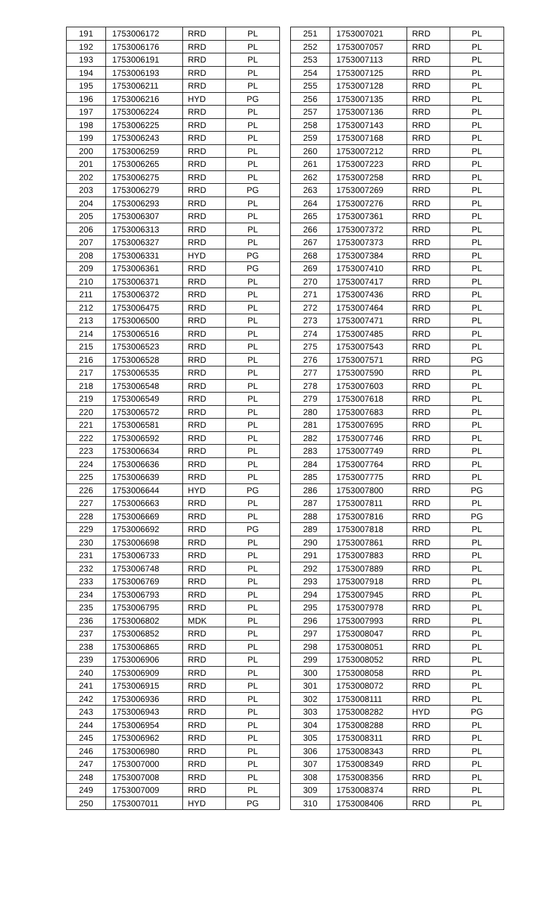| 191 | 1753006172 | RRD | PL |
| 192 | 1753006176 | RRD | PL |
| 193 | 1753006191 | RRD | PL |
| 194 | 1753006193 | RRD | PL |
| 195 | 1753006211 | RRD | PL |
| 196 | 1753006216 | HYD | PG |
| 197 | 1753006224 | RRD | PL |
| 198 | 1753006225 | RRD | PL |
| 199 | 1753006243 | RRD | PL |
| 200 | 1753006259 | RRD | PL |
| 201 | 1753006265 | RRD | PL |
| 202 | 1753006275 | RRD | PL |
| 203 | 1753006279 | RRD | PG |
| 204 | 1753006293 | RRD | PL |
| 205 | 1753006307 | RRD | PL |
| 206 | 1753006313 | RRD | PL |
| 207 | 1753006327 | RRD | PL |
| 208 | 1753006331 | HYD | PG |
| 209 | 1753006361 | RRD | PG |
| 210 | 1753006371 | RRD | PL |
| 211 | 1753006372 | RRD | PL |
| 212 | 1753006475 | RRD | PL |
| 213 | 1753006500 | RRD | PL |
| 214 | 1753006516 | RRD | PL |
| 215 | 1753006523 | RRD | PL |
| 216 | 1753006528 | RRD | PL |
| 217 | 1753006535 | RRD | PL |
| 218 | 1753006548 | RRD | PL |
| 219 | 1753006549 | RRD | PL |
| 220 | 1753006572 | RRD | PL |
| 221 | 1753006581 | RRD | PL |
| 222 | 1753006592 | RRD | PL |
| 223 | 1753006634 | RRD | PL |
| 224 | 1753006636 | RRD | PL |
| 225 | 1753006639 | RRD | PL |
| 226 | 1753006644 | HYD | PG |
| 227 | 1753006663 | RRD | PL |
| 228 | 1753006669 | RRD | PL |
| 229 | 1753006692 | RRD | PG |
| 230 | 1753006698 | RRD | PL |
| 231 | 1753006733 | RRD | PL |
| 232 | 1753006748 | RRD | PL |
| 233 | 1753006769 | RRD | PL |
| 234 | 1753006793 | RRD | PL |
| 235 | 1753006795 | RRD | PL |
| 236 | 1753006802 | MDK | PL |
| 237 | 1753006852 | RRD | PL |
| 238 | 1753006865 | RRD | PL |
| 239 | 1753006906 | RRD | PL |
| 240 | 1753006909 | RRD | PL |
| 241 | 1753006915 | RRD | PL |
| 242 | 1753006936 | RRD | PL |
| 243 | 1753006943 | RRD | PL |
| 244 | 1753006954 | RRD | PL |
| 245 | 1753006962 | RRD | PL |
| 246 | 1753006980 | RRD | PL |
| 247 | 1753007000 | RRD | PL |
| 248 | 1753007008 | RRD | PL |
| 249 | 1753007009 | RRD | PL |
| 250 | 1753007011 | HYD | PG |
| 251 | 1753007021 | RRD | PL |
| 252 | 1753007057 | RRD | PL |
| 253 | 1753007113 | RRD | PL |
| 254 | 1753007125 | RRD | PL |
| 255 | 1753007128 | RRD | PL |
| 256 | 1753007135 | RRD | PL |
| 257 | 1753007136 | RRD | PL |
| 258 | 1753007143 | RRD | PL |
| 259 | 1753007168 | RRD | PL |
| 260 | 1753007212 | RRD | PL |
| 261 | 1753007223 | RRD | PL |
| 262 | 1753007258 | RRD | PL |
| 263 | 1753007269 | RRD | PL |
| 264 | 1753007276 | RRD | PL |
| 265 | 1753007361 | RRD | PL |
| 266 | 1753007372 | RRD | PL |
| 267 | 1753007373 | RRD | PL |
| 268 | 1753007384 | RRD | PL |
| 269 | 1753007410 | RRD | PL |
| 270 | 1753007417 | RRD | PL |
| 271 | 1753007436 | RRD | PL |
| 272 | 1753007464 | RRD | PL |
| 273 | 1753007471 | RRD | PL |
| 274 | 1753007485 | RRD | PL |
| 275 | 1753007543 | RRD | PL |
| 276 | 1753007571 | RRD | PG |
| 277 | 1753007590 | RRD | PL |
| 278 | 1753007603 | RRD | PL |
| 279 | 1753007618 | RRD | PL |
| 280 | 1753007683 | RRD | PL |
| 281 | 1753007695 | RRD | PL |
| 282 | 1753007746 | RRD | PL |
| 283 | 1753007749 | RRD | PL |
| 284 | 1753007764 | RRD | PL |
| 285 | 1753007775 | RRD | PL |
| 286 | 1753007800 | RRD | PG |
| 287 | 1753007811 | RRD | PL |
| 288 | 1753007816 | RRD | PG |
| 289 | 1753007818 | RRD | PL |
| 290 | 1753007861 | RRD | PL |
| 291 | 1753007883 | RRD | PL |
| 292 | 1753007889 | RRD | PL |
| 293 | 1753007918 | RRD | PL |
| 294 | 1753007945 | RRD | PL |
| 295 | 1753007978 | RRD | PL |
| 296 | 1753007993 | RRD | PL |
| 297 | 1753008047 | RRD | PL |
| 298 | 1753008051 | RRD | PL |
| 299 | 1753008052 | RRD | PL |
| 300 | 1753008058 | RRD | PL |
| 301 | 1753008072 | RRD | PL |
| 302 | 1753008111 | RRD | PL |
| 303 | 1753008282 | HYD | PG |
| 304 | 1753008288 | RRD | PL |
| 305 | 1753008311 | RRD | PL |
| 306 | 1753008343 | RRD | PL |
| 307 | 1753008349 | RRD | PL |
| 308 | 1753008356 | RRD | PL |
| 309 | 1753008374 | RRD | PL |
| 310 | 1753008406 | RRD | PL |